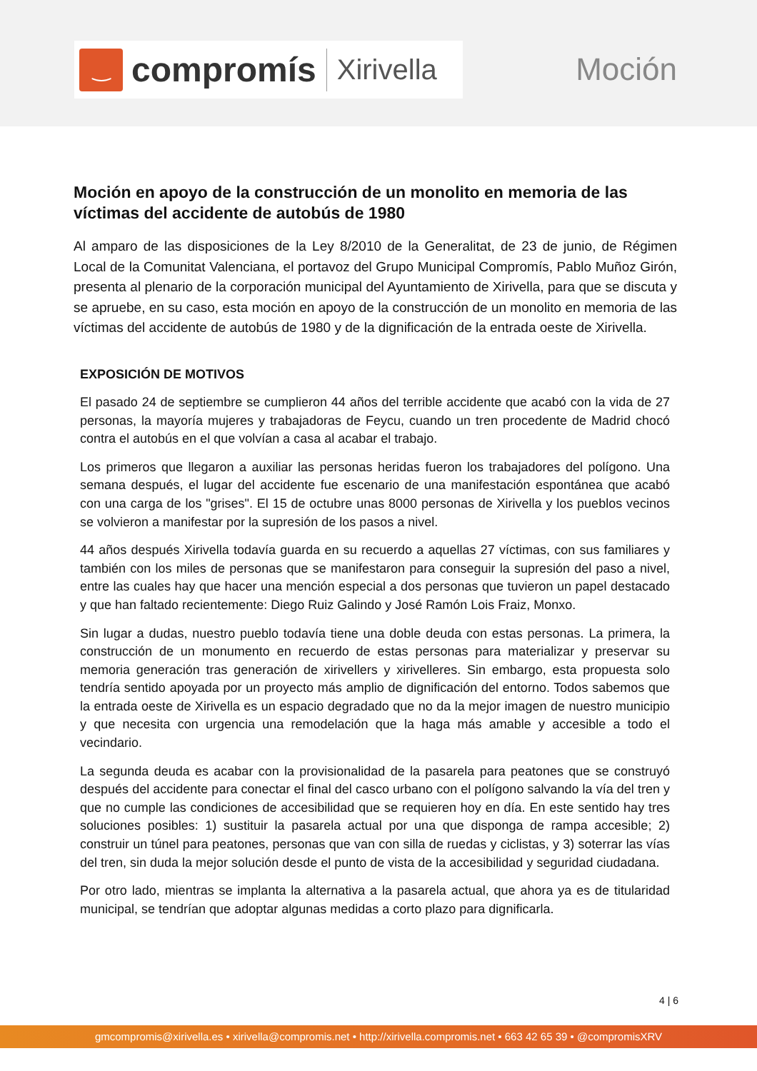‿
compromís
Xirivella
Moción
Moción en apoyo de la construcción de un monolito en memoria de las víctimas del accidente de autobús de 1980
Al amparo de las disposiciones de la Ley 8/2010 de la Generalitat, de 23 de junio, de Régimen Local de la Comunitat Valenciana, el portavoz del Grupo Municipal Compromís, Pablo Muñoz Girón, presenta al plenario de la corporación municipal del Ayuntamiento de Xirivella, para que se discuta y se apruebe, en su caso, esta moción en apoyo de la construcción de un monolito en memoria de las víctimas del accidente de autobús de 1980 y de la dignificación de la entrada oeste de Xirivella.
EXPOSICIÓN DE MOTIVOS
El pasado 24 de septiembre se cumplieron 44 años del terrible accidente que acabó con la vida de 27 personas, la mayoría mujeres y trabajadoras de Feycu, cuando un tren procedente de Madrid chocó contra el autobús en el que volvían a casa al acabar el trabajo.
Los primeros que llegaron a auxiliar las personas heridas fueron los trabajadores del polígono. Una semana después, el lugar del accidente fue escenario de una manifestación espontánea que acabó con una carga de los "grises". El 15 de octubre unas 8000 personas de Xirivella y los pueblos vecinos se volvieron a manifestar por la supresión de los pasos a nivel.
44 años después Xirivella todavía guarda en su recuerdo a aquellas 27 víctimas, con sus familiares y también con los miles de personas que se manifestaron para conseguir la supresión del paso a nivel, entre las cuales hay que hacer una mención especial a dos personas que tuvieron un papel destacado y que han faltado recientemente: Diego Ruiz Galindo y José Ramón Lois Fraiz, Monxo.
Sin lugar a dudas, nuestro pueblo todavía tiene una doble deuda con estas personas. La primera, la construcción de un monumento en recuerdo de estas personas para materializar y preservar su memoria generación tras generación de xirivellers y xirivelleres. Sin embargo, esta propuesta solo tendría sentido apoyada por un proyecto más amplio de dignificación del entorno. Todos sabemos que la entrada oeste de Xirivella es un espacio degradado que no da la mejor imagen de nuestro municipio y que necesita con urgencia una remodelación que la haga más amable y accesible a todo el vecindario.
La segunda deuda es acabar con la provisionalidad de la pasarela para peatones que se construyó después del accidente para conectar el final del casco urbano con el polígono salvando la vía del tren y que no cumple las condiciones de accesibilidad que se requieren hoy en día. En este sentido hay tres soluciones posibles: 1) sustituir la pasarela actual por una que disponga de rampa accesible; 2) construir un túnel para peatones, personas que van con silla de ruedas y ciclistas, y 3) soterrar las vías del tren, sin duda la mejor solución desde el punto de vista de la accesibilidad y seguridad ciudadana.
Por otro lado, mientras se implanta la alternativa a la pasarela actual, que ahora ya es de titularidad municipal, se tendrían que adoptar algunas medidas a corto plazo para dignificarla.
4 | 6
gmcompromis@xirivella.es • xirivella@compromis.net • http://xirivella.compromis.net • 663 42 65 39 • @compromisXRV